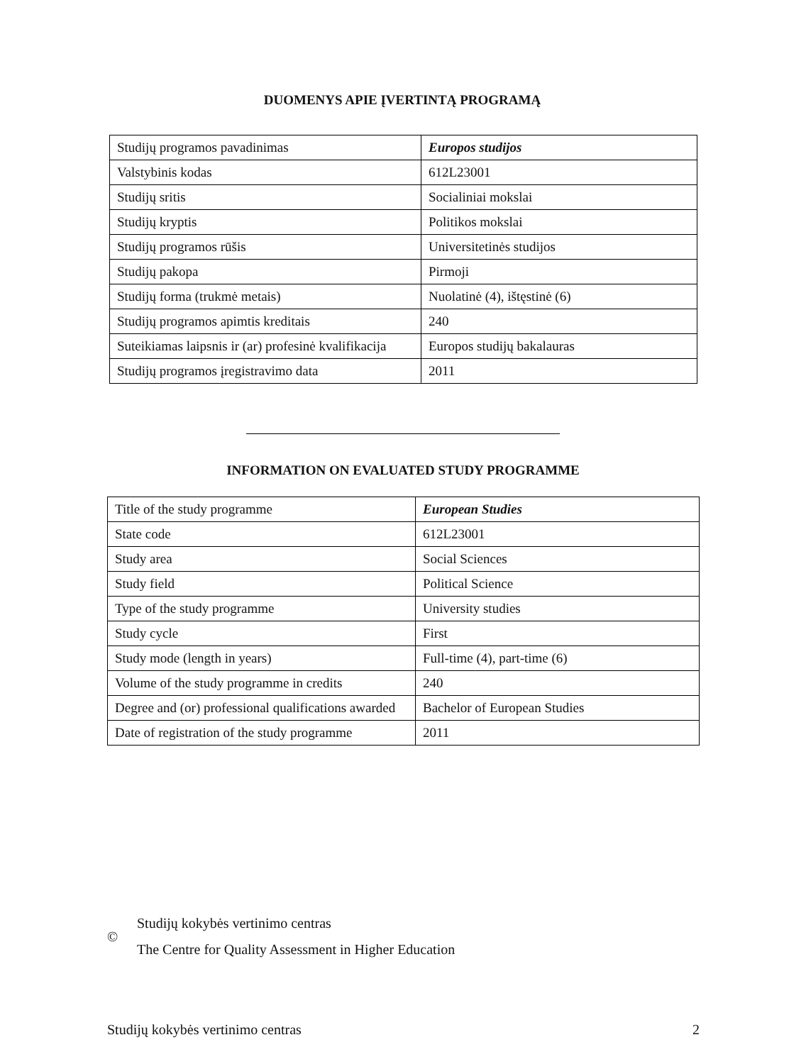DUOMENYS APIE ĮVERTINTĄ PROGRAMĄ
| Studijų programos pavadinimas | Europos studijos |
| Valstybinis kodas | 612L23001 |
| Studijų sritis | Socialiniai mokslai |
| Studijų kryptis | Politikos mokslai |
| Studijų programos rūšis | Universitetinės studijos |
| Studijų pakopa | Pirmoji |
| Studijų forma (trukmė metais) | Nuolatinė (4), ištęstinė (6) |
| Studijų programos apimtis kreditais | 240 |
| Suteikiamas laipsnis ir (ar) profesinė kvalifikacija | Europos studijų bakalauras |
| Studijų programos įregistravimo data | 2011 |
INFORMATION ON EVALUATED STUDY PROGRAMME
| Title of the study programme | European Studies |
| State code | 612L23001 |
| Study area | Social Sciences |
| Study field | Political Science |
| Type of the study programme | University studies |
| Study cycle | First |
| Study mode (length in years) | Full-time (4), part-time (6) |
| Volume of the study programme in credits | 240 |
| Degree and (or) professional qualifications awarded | Bachelor of European Studies |
| Date of registration of the study programme | 2011 |
©
Studijų kokybės vertinimo centras
The Centre for Quality Assessment in Higher Education
Studijų kokybės vertinimo centras 2